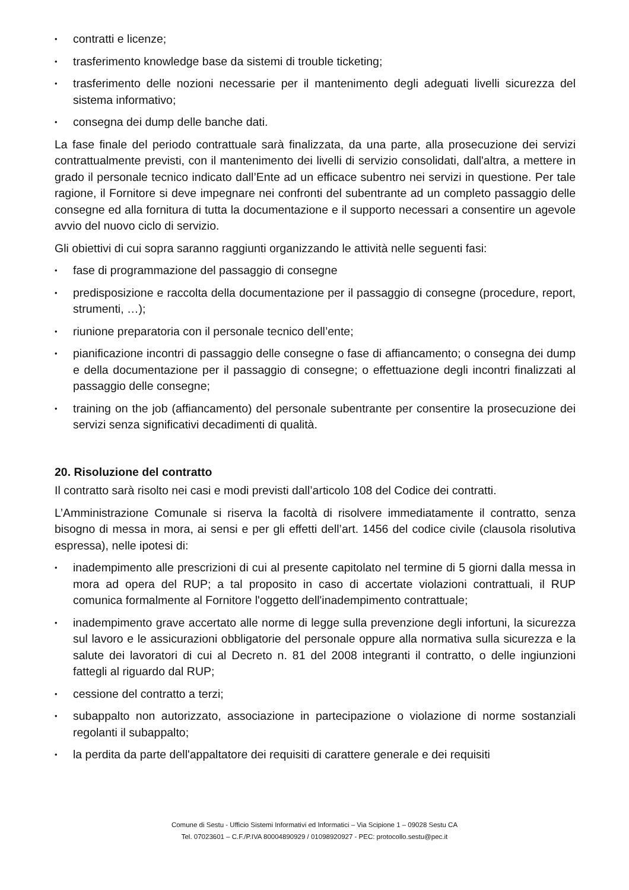• contratti e licenze;
• trasferimento knowledge base da sistemi di trouble ticketing;
• trasferimento delle nozioni necessarie per il mantenimento degli adeguati livelli sicurezza del sistema informativo;
• consegna dei dump delle banche dati.
La fase finale del periodo contrattuale sarà finalizzata, da una parte, alla prosecuzione dei servizi contrattualmente previsti, con il mantenimento dei livelli di servizio consolidati, dall'altra, a mettere in grado il personale tecnico indicato dall’Ente ad un efficace subentro nei servizi in questione. Per tale ragione, il Fornitore si deve impegnare nei confronti del subentrante ad un completo passaggio delle consegne ed alla fornitura di tutta la documentazione e il supporto necessari a consentire un agevole avvio del nuovo ciclo di servizio.
Gli obiettivi di cui sopra saranno raggiunti organizzando le attività nelle seguenti fasi:
• fase di programmazione del passaggio di consegne
• predisposizione e raccolta della documentazione per il passaggio di consegne (procedure, report, strumenti, …);
• riunione preparatoria con il personale tecnico dell’ente;
• pianificazione incontri di passaggio delle consegne o fase di affiancamento; o consegna dei dump e della documentazione per il passaggio di consegne; o effettuazione degli incontri finalizzati al passaggio delle consegne;
• training on the job (affiancamento) del personale subentrante per consentire la prosecuzione dei servizi senza significativi decadimenti di qualità.
20. Risoluzione del contratto
Il contratto sarà risolto nei casi e modi previsti dall’articolo 108 del Codice dei contratti.
L’Amministrazione Comunale si riserva la facoltà di risolvere immediatamente il contratto, senza bisogno di messa in mora, ai sensi e per gli effetti dell’art. 1456 del codice civile (clausola risolutiva espressa), nelle ipotesi di:
• inadempimento alle prescrizioni di cui al presente capitolato nel termine di 5 giorni dalla messa in mora ad opera del RUP; a tal proposito in caso di accertate violazioni contrattuali, il RUP comunica formalmente al Fornitore l'oggetto dell'inadempimento contrattuale;
• inadempimento grave accertato alle norme di legge sulla prevenzione degli infortuni, la sicurezza sul lavoro e le assicurazioni obbligatorie del personale oppure alla normativa sulla sicurezza e la salute dei lavoratori di cui al Decreto n. 81 del 2008 integranti il contratto, o delle ingiunzioni fattegli al riguardo dal RUP;
• cessione del contratto a terzi;
• subappalto non autorizzato, associazione in partecipazione o violazione di norme sostanziali regolanti il subappalto;
• la perdita da parte dell'appaltatore dei requisiti di carattere generale e dei requisiti
Comune di Sestu - Ufficio Sistemi Informativi ed Informatici – Via Scipione 1 – 09028 Sestu CA
Tel. 07023601 – C.F./P.IVA 80004890929 / 01098920927 - PEC: protocollo.sestu@pec.it